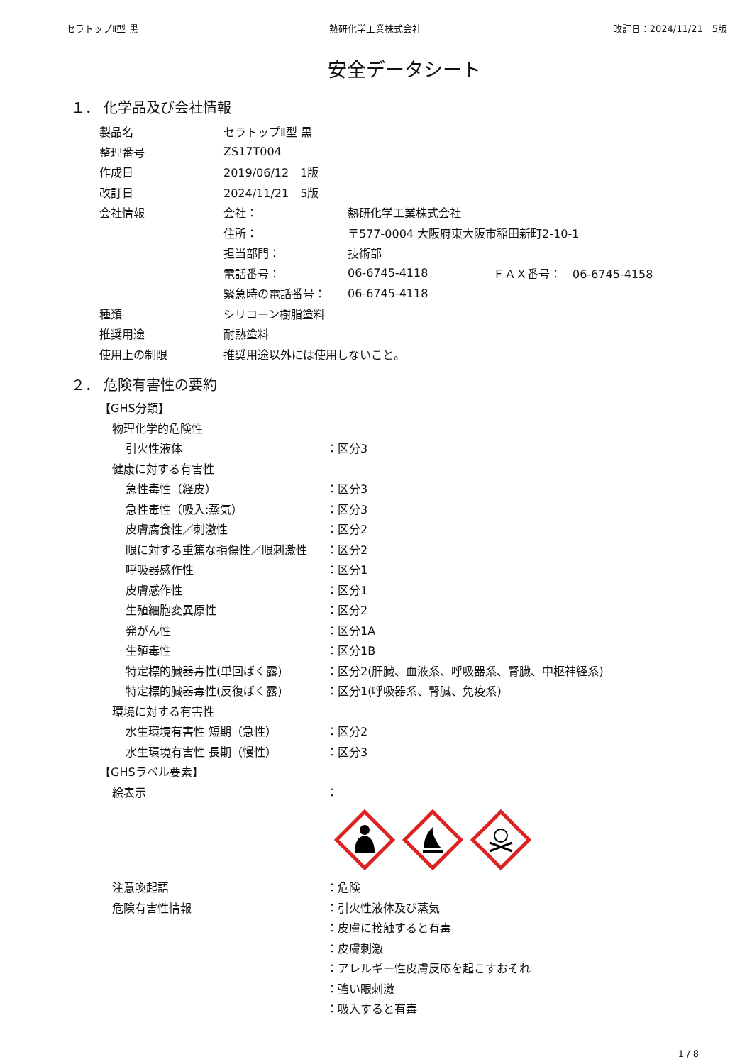セラトップⅡ型 黒 熱研化学工業株式会社 改訂日：2024/11/21　5版
安全データシート
１． 化学品及び会社情報
製品名 セラトップⅡ型 黒
整理番号 ZS17T004
作成日 2019/06/12　1版
改訂日 2024/11/21　5版
会社情報 会社： 熱研化学工業株式会社
住所： 〒577-0004 大阪府東大阪市稲田新町2-10-1
担当部門： 技術部
電話番号： 06-6745-4118 ＦＡＸ番号：　06-6745-4158
緊急時の電話番号： 06-6745-4118
種類 シリコーン樹脂塗料
推奨用途 耐熱塗料
使用上の制限 推奨用途以外には使用しないこと。
２． 危険有害性の要約
【GHS分類】
物理化学的危険性
引火性液体 ：区分3
健康に対する有害性
急性毒性（経皮） ：区分3
急性毒性（吸入:蒸気） ：区分3
皮膚腐食性／刺激性 ：区分2
眼に対する重篤な損傷性／眼刺激性 ：区分2
呼吸器感作性 ：区分1
皮膚感作性 ：区分1
生殖細胞変異原性 ：区分2
発がん性 ：区分1A
生殖毒性 ：区分1B
特定標的臓器毒性(単回ばく露) ：区分2(肝臓、血液系、呼吸器系、腎臓、中枢神経系)
特定標的臓器毒性(反復ばく露) ：区分1(呼吸器系、腎臓、免疫系)
環境に対する有害性
水生環境有害性 短期（急性） ：区分2
水生環境有害性 長期（慢性） ：区分3
【GHSラベル要素】
絵表示 ：
注意喚起語 ：危険
危険有害性情報 ：引火性液体及び蒸気
：皮膚に接触すると有毒
：皮膚刺激
：アレルギー性皮膚反応を起こすおそれ
：強い眼刺激
：吸入すると有毒
1 / 8